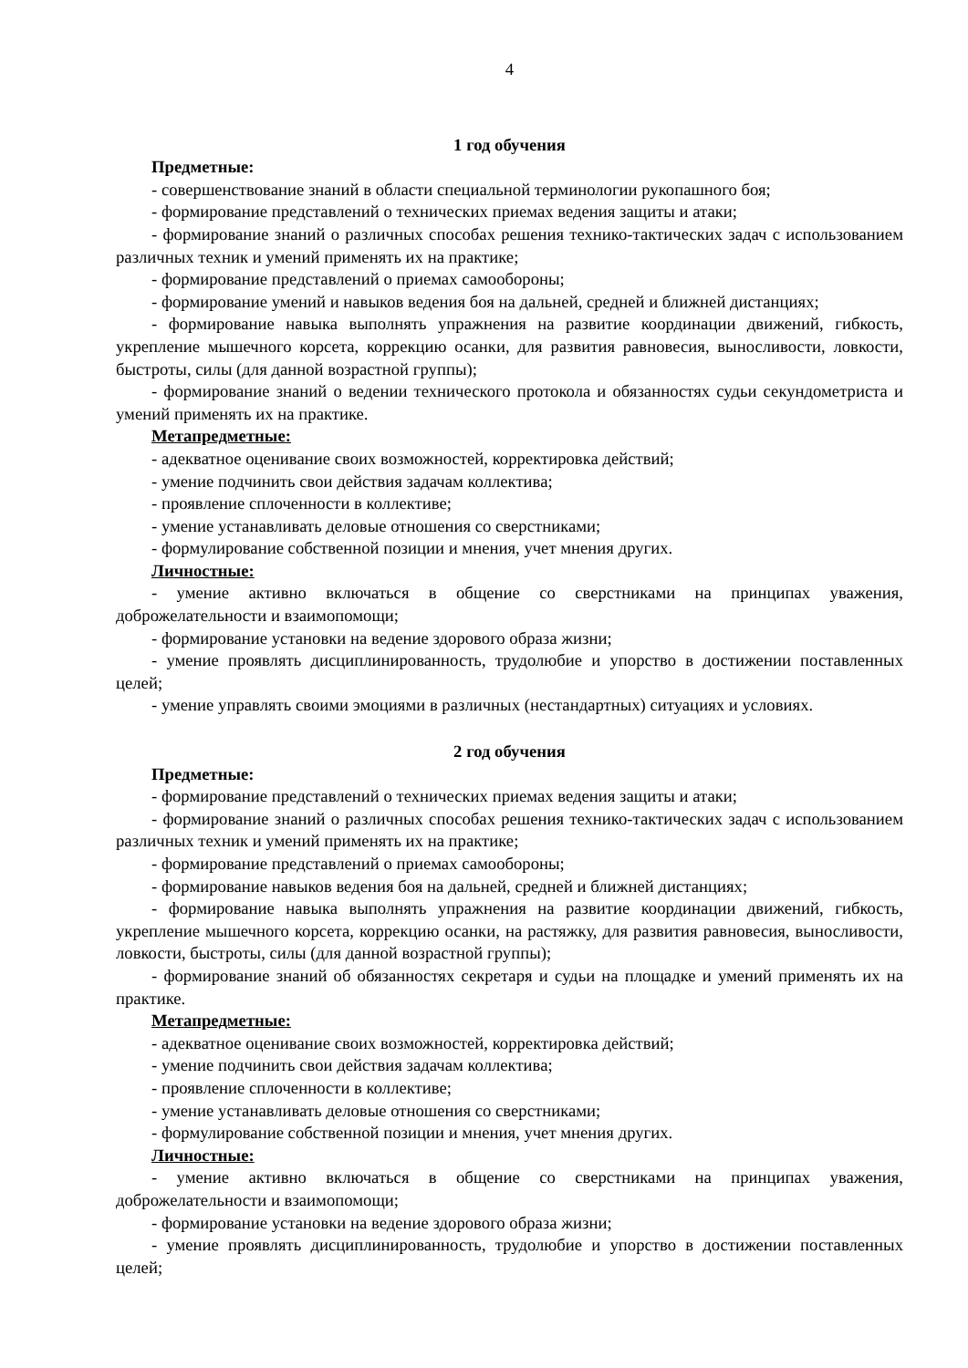4
1 год обучения
Предметные:
- совершенствование знаний в области специальной терминологии рукопашного боя;
- формирование представлений о технических приемах ведения защиты и атаки;
- формирование знаний о различных способах решения технико-тактических задач с использованием различных техник и умений применять их на практике;
- формирование представлений о приемах самообороны;
- формирование умений и навыков ведения боя на дальней, средней и ближней дистанциях;
- формирование навыка выполнять упражнения на развитие координации движений, гибкость, укрепление мышечного корсета, коррекцию осанки, для развития равновесия, выносливости, ловкости, быстроты, силы (для данной возрастной группы);
- формирование знаний о ведении технического протокола и обязанностях судьи секундометриста и умений применять их на практике.
Метапредметные:
- адекватное оценивание своих возможностей, корректировка действий;
- умение подчинить свои действия задачам коллектива;
- проявление сплоченности в коллективе;
- умение устанавливать деловые отношения со сверстниками;
- формулирование собственной позиции и мнения, учет мнения других.
Личностные:
- умение активно включаться в общение со сверстниками на принципах уважения, доброжелательности и взаимопомощи;
- формирование установки на ведение здорового образа жизни;
- умение проявлять дисциплинированность, трудолюбие и упорство в достижении поставленных целей;
- умение управлять своими эмоциями в различных (нестандартных) ситуациях и условиях.
2 год обучения
Предметные:
- формирование представлений о технических приемах ведения защиты и атаки;
- формирование знаний о различных способах решения технико-тактических задач с использованием различных техник и умений применять их на практике;
- формирование представлений о приемах самообороны;
- формирование навыков ведения боя на дальней, средней и ближней дистанциях;
- формирование навыка выполнять упражнения на развитие координации движений, гибкость, укрепление мышечного корсета, коррекцию осанки, на растяжку, для развития равновесия, выносливости, ловкости, быстроты, силы (для данной возрастной группы);
- формирование знаний об обязанностях секретаря и судьи на площадке и умений применять их на практике.
Метапредметные:
- адекватное оценивание своих возможностей, корректировка действий;
- умение подчинить свои действия задачам коллектива;
- проявление сплоченности в коллективе;
- умение устанавливать деловые отношения со сверстниками;
- формулирование собственной позиции и мнения, учет мнения других.
Личностные:
- умение активно включаться в общение со сверстниками на принципах уважения, доброжелательности и взаимопомощи;
- формирование установки на ведение здорового образа жизни;
- умение проявлять дисциплинированность, трудолюбие и упорство в достижении поставленных целей;